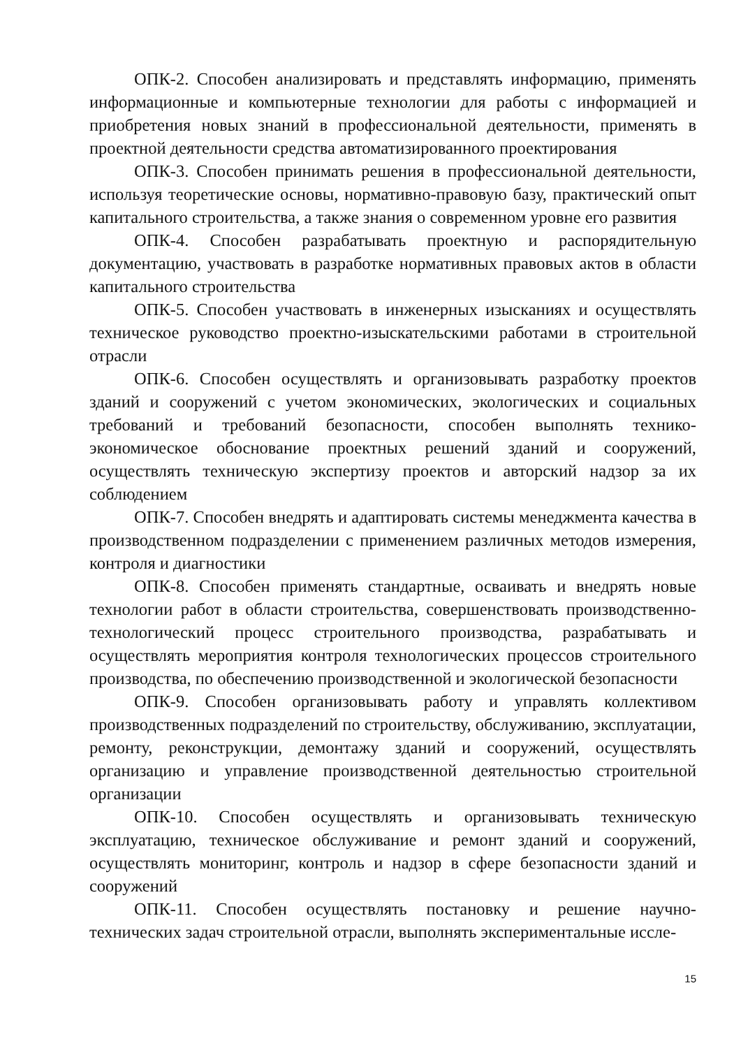ОПК-2. Способен анализировать и представлять информацию, применять информационные и компьютерные технологии для работы с информацией и приобретения новых знаний в профессиональной деятельности, применять в проектной деятельности средства автоматизированного проектирования
ОПК-3. Способен принимать решения в профессиональной деятельности, используя теоретические основы, нормативно-правовую базу, практический опыт капитального строительства, а также знания о современном уровне его развития
ОПК-4. Способен разрабатывать проектную и распорядительную документацию, участвовать в разработке нормативных правовых актов в области капитального строительства
ОПК-5. Способен участвовать в инженерных изысканиях и осуществлять техническое руководство проектно-изыскательскими работами в строительной отрасли
ОПК-6. Способен осуществлять и организовывать разработку проектов зданий и сооружений с учетом экономических, экологических и социальных требований и требований безопасности, способен выполнять технико-экономическое обоснование проектных решений зданий и сооружений, осуществлять техническую экспертизу проектов и авторский надзор за их соблюдением
ОПК-7. Способен внедрять и адаптировать системы менеджмента качества в производственном подразделении с применением различных методов измерения, контроля и диагностики
ОПК-8. Способен применять стандартные, осваивать и внедрять новые технологии работ в области строительства, совершенствовать производственно-технологический процесс строительного производства, разрабатывать и осуществлять мероприятия контроля технологических процессов строительного производства, по обеспечению производственной и экологической безопасности
ОПК-9. Способен организовывать работу и управлять коллективом производственных подразделений по строительству, обслуживанию, эксплуатации, ремонту, реконструкции, демонтажу зданий и сооружений, осуществлять организацию и управление производственной деятельностью строительной организации
ОПК-10. Способен осуществлять и организовывать техническую эксплуатацию, техническое обслуживание и ремонт зданий и сооружений, осуществлять мониторинг, контроль и надзор в сфере безопасности зданий и сооружений
ОПК-11. Способен осуществлять постановку и решение научно-технических задач строительной отрасли, выполнять экспериментальные иссле-
15